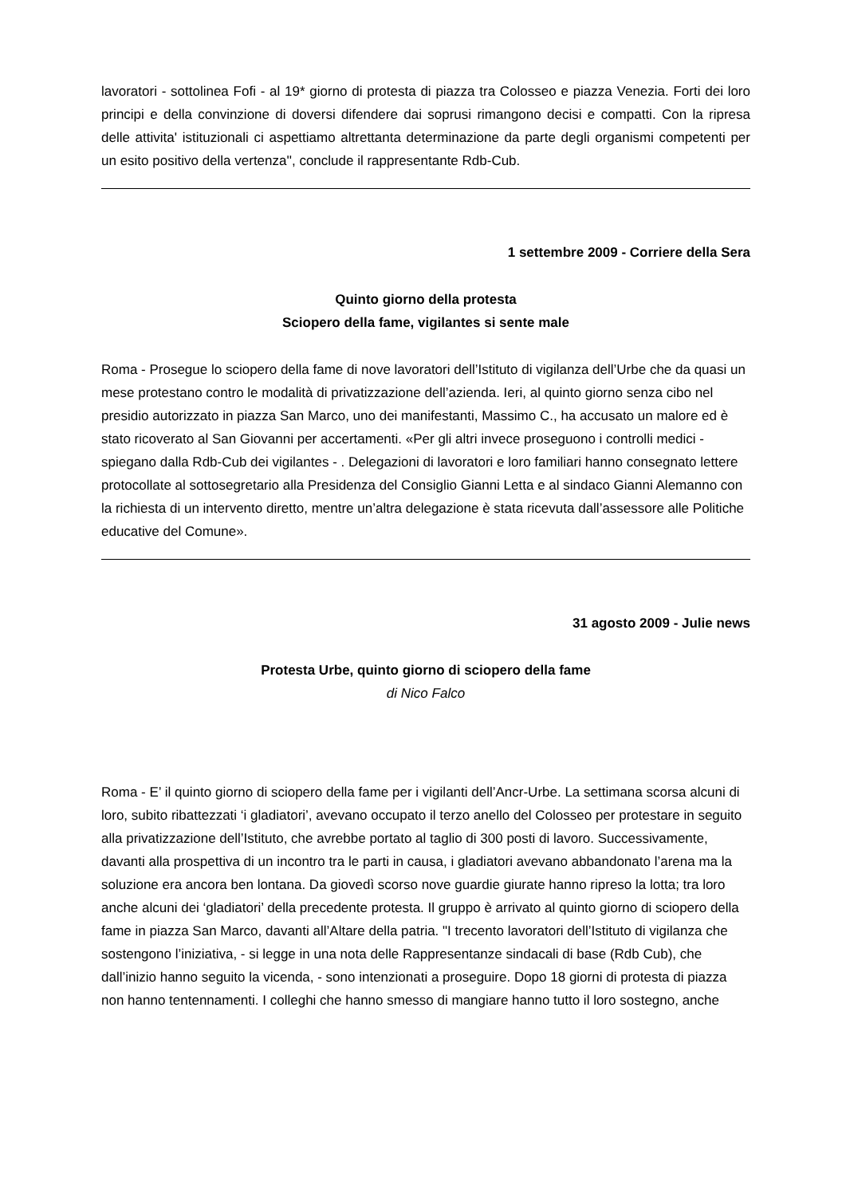lavoratori - sottolinea Fofi - al 19* giorno di protesta di piazza tra Colosseo e piazza Venezia. Forti dei loro principi e della convinzione di doversi difendere dai soprusi rimangono decisi e compatti. Con la ripresa delle attivita' istituzionali ci aspettiamo altrettanta determinazione da parte degli organismi competenti per un esito positivo della vertenza'', conclude il rappresentante Rdb-Cub.
1 settembre 2009 - Corriere della Sera
Quinto giorno della protesta
Sciopero della fame, vigilantes si sente male
Roma - Prosegue lo sciopero della fame di nove lavoratori dell’Istituto di vigilanza dell’Urbe che da quasi un mese protestano contro le modalità di privatizzazione dell’azienda. Ieri, al quinto giorno senza cibo nel presidio autorizzato in piazza San Marco, uno dei manifestanti, Massimo C., ha accusato un malore ed è stato ricoverato al San Giovanni per accertamenti. «Per gli altri invece proseguono i controlli medici - spiegano dalla Rdb-Cub dei vigilantes - . Delegazioni di lavoratori e loro familiari hanno consegnato lettere protocollate al sottosegretario alla Presidenza del Consiglio Gianni Letta e al sindaco Gianni Alemanno con la richiesta di un intervento diretto, mentre un’altra delegazione è stata ricevuta dall’assessore alle Politiche educative del Comune».
31 agosto 2009 - Julie news
Protesta Urbe, quinto giorno di sciopero della fame
di Nico Falco
Roma - E’ il quinto giorno di sciopero della fame per i vigilanti dell’Ancr-Urbe. La settimana scorsa alcuni di loro, subito ribattezzati ‘i gladiatori’, avevano occupato il terzo anello del Colosseo per protestare in seguito alla privatizzazione dell’Istituto, che avrebbe portato al taglio di 300 posti di lavoro. Successivamente, davanti alla prospettiva di un incontro tra le parti in causa, i gladiatori avevano abbandonato l’arena ma la soluzione era ancora ben lontana. Da giovedì scorso nove guardie giurate hanno ripreso la lotta; tra loro anche alcuni dei ‘gladiatori’ della precedente protesta. Il gruppo è arrivato al quinto giorno di sciopero della fame in piazza San Marco, davanti all’Altare della patria. "I trecento lavoratori dell’Istituto di vigilanza che sostengono l’iniziativa, - si legge in una nota delle Rappresentanze sindacali di base (Rdb Cub), che dall’inizio hanno seguito la vicenda, - sono intenzionati a proseguire. Dopo 18 giorni di protesta di piazza non hanno tentennamenti. I colleghi che hanno smesso di mangiare hanno tutto il loro sostegno, anche